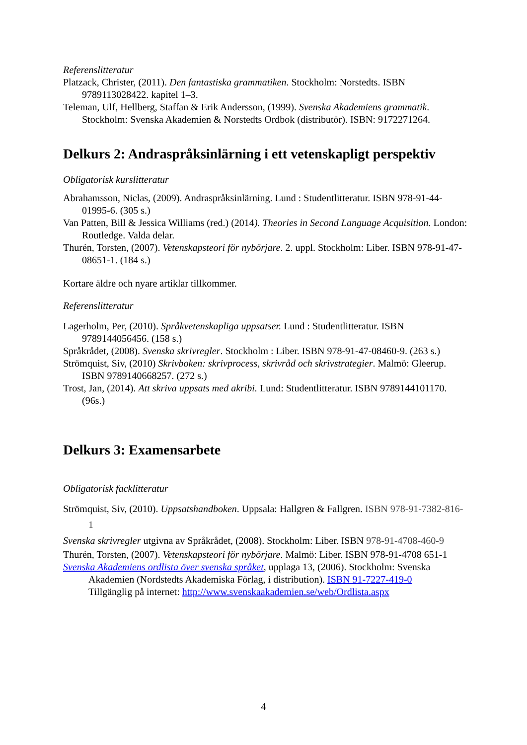Referenslitteratur
Platzack, Christer, (2011). Den fantastiska grammatiken. Stockholm: Norstedts. ISBN 9789113028422. kapitel 1–3.
Teleman, Ulf, Hellberg, Staffan & Erik Andersson, (1999). Svenska Akademiens grammatik. Stockholm: Svenska Akademien & Norstedts Ordbok (distributör). ISBN: 9172271264.
Delkurs 2: Andraspråksinlärning i ett vetenskapligt perspektiv
Obligatorisk kurslitteratur
Abrahamsson, Niclas, (2009). Andraspråksinlärning. Lund : Studentlitteratur. ISBN 978-91-44-01995-6. (305 s.)
Van Patten, Bill & Jessica Williams (red.) (2014). Theories in Second Language Acquisition. London: Routledge. Valda delar.
Thurén, Torsten, (2007). Vetenskapsteori för nybörjare. 2. uppl. Stockholm: Liber. ISBN 978-91-47-08651-1. (184 s.)
Kortare äldre och nyare artiklar tillkommer.
Referenslitteratur
Lagerholm, Per, (2010). Språkvetenskapliga uppsatser. Lund : Studentlitteratur. ISBN 9789144056456. (158 s.)
Språkrådet, (2008). Svenska skrivregler. Stockholm : Liber. ISBN 978-91-47-08460-9. (263 s.)
Strömquist, Siv, (2010) Skrivboken: skrivprocess, skrivråd och skrivstrategier. Malmö: Gleerup. ISBN 9789140668257. (272 s.)
Trost, Jan, (2014). Att skriva uppsats med akribi. Lund: Studentlitteratur. ISBN 9789144101170. (96s.)
Delkurs 3: Examensarbete
Obligatorisk facklitteratur
Strömquist, Siv, (2010). Uppsatshandboken. Uppsala: Hallgren & Fallgren. ISBN 978-91-7382-816-1
Svenska skrivregler utgivna av Språkrådet, (2008). Stockholm: Liber. ISBN 978-91-4708-460-9
Thurén, Torsten, (2007). Vetenskapsteori för nybörjare. Malmö: Liber. ISBN 978-91-4708 651-1
Svenska Akademiens ordlista över svenska språket, upplaga 13, (2006). Stockholm: Svenska Akademien (Nordstedts Akademiska Förlag, i distribution). ISBN 91-7227-419-0
Tillgänglig på internet: http://www.svenskaakademien.se/web/Ordlista.aspx
4